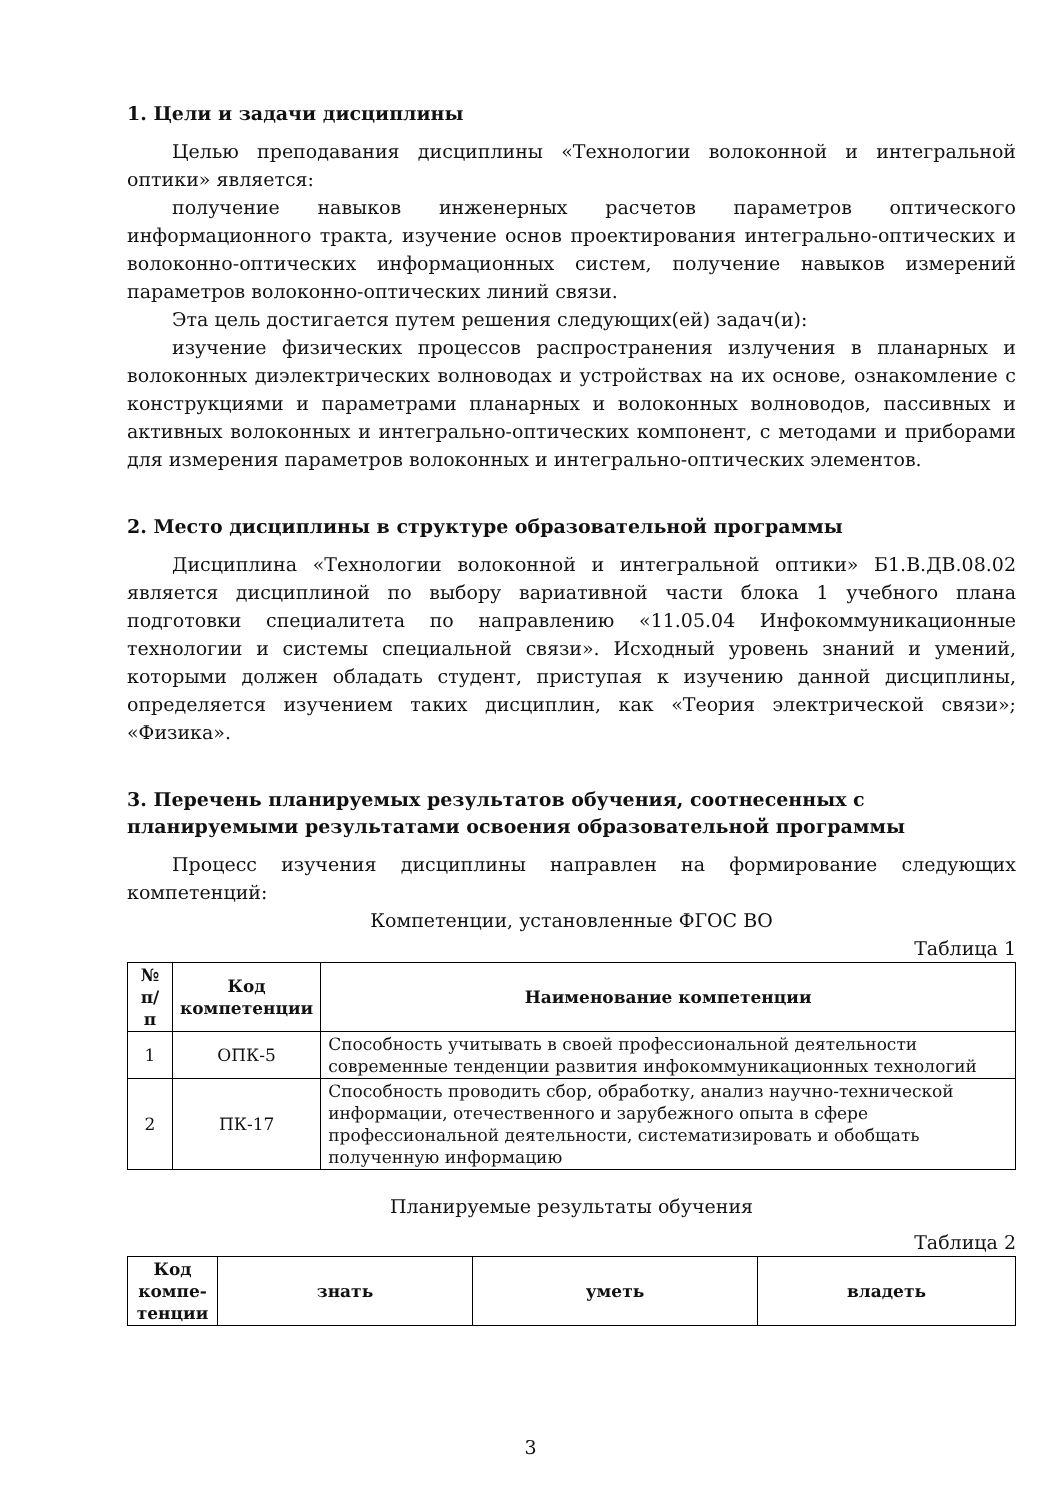1. Цели и задачи дисциплины
Целью преподавания дисциплины «Технологии волоконной и интегральной оптики» является:
получение навыков инженерных расчетов параметров оптического информационного тракта, изучение основ проектирования интегрально-оптических и волоконно-оптических информационных систем, получение навыков измерений параметров волоконно-оптических линий связи.
Эта цель достигается путем решения следующих(ей) задач(и):
изучение физических процессов распространения излучения в планарных и волоконных диэлектрических волноводах и устройствах на их основе, ознакомление с конструкциями и параметрами планарных и волоконных волноводов, пассивных и активных волоконных и интегрально-оптических компонент, с методами и приборами для измерения параметров волоконных и интегрально-оптических элементов.
2. Место дисциплины в структуре образовательной программы
Дисциплина «Технологии волоконной и интегральной оптики» Б1.В.ДВ.08.02 является дисциплиной по выбору вариативной части блока 1 учебного плана подготовки специалитета по направлению «11.05.04 Инфокоммуникационные технологии и системы специальной связи». Исходный уровень знаний и умений, которыми должен обладать студент, приступая к изучению данной дисциплины, определяется изучением таких дисциплин, как «Теория электрической связи»; «Физика».
3. Перечень планируемых результатов обучения, соотнесенных с планируемыми результатами освоения образовательной программы
Процесс изучения дисциплины направлен на формирование следующих компетенций:
Компетенции, установленные ФГОС ВО
Таблица 1
| № п/п | Код компетенции | Наименование компетенции |
| --- | --- | --- |
| 1 | ОПК-5 | Способность учитывать в своей профессиональной деятельности современные тенденции развития инфокоммуникационных технологий |
| 2 | ПК-17 | Способность проводить сбор, обработку, анализ научно-технической информации, отечественного и зарубежного опыта в сфере профессиональной деятельности, систематизировать и обобщать полученную информацию |
Планируемые результаты обучения
Таблица 2
| Код компе-тенции | знать | уметь | владеть |
| --- | --- | --- | --- |
3